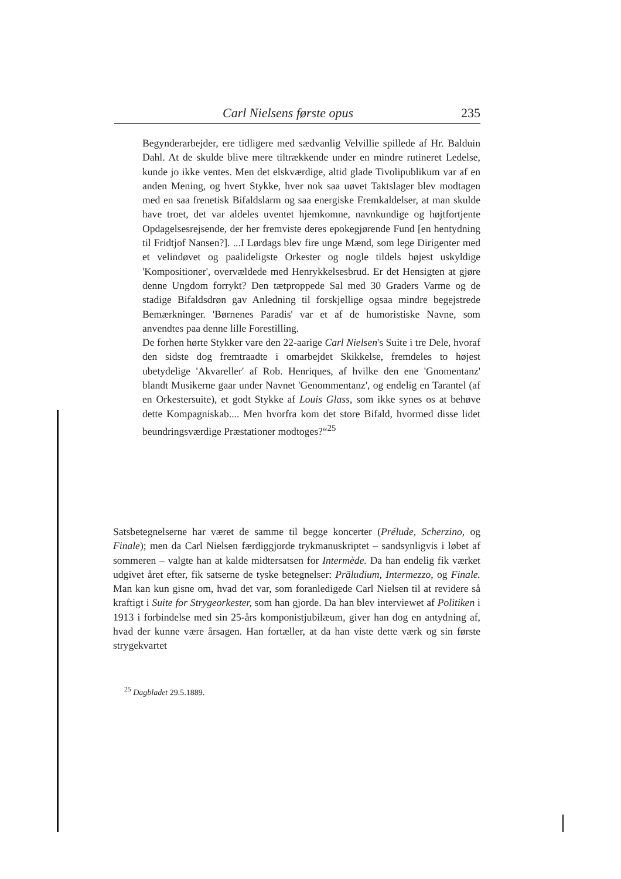Carl Nielsens første opus 235
Begynderarbejder, ere tidligere med sædvanlig Velvillie spillede af Hr. Balduin Dahl. At de skulde blive mere tiltrækkende under en mindre rutineret Ledelse, kunde jo ikke ventes. Men det elskværdige, altid glade Tivolipublikum var af en anden Mening, og hvert Stykke, hver nok saa uøvet Taktslager blev modtagen med en saa frenetisk Bifaldslarm og saa energiske Fremkaldelser, at man skulde have troet, det var aldeles uventet hjemkomne, navnkundige og højtfortjente Opdagelsesrejsende, der her fremviste deres epokegjørende Fund [en hentydning til Fridtjof Nansen?]. ...I Lørdags blev fire unge Mænd, som lege Dirigenter med et velindøvet og paalideligste Orkester og nogle tildels højest uskyldige 'Kompositioner', overvældede med Henrykkelsesbrud. Er det Hensigten at gjøre denne Ungdom forrykt? Den tætproppede Sal med 30 Graders Varme og de stadige Bifaldsdrøn gav Anledning til forskjellige ogsaa mindre begejstrede Bemærkninger. 'Børnenes Paradis' var et af de humoristiske Navne, som anvendtes paa denne lille Forestilling.
De forhen hørte Stykker vare den 22-aarige Carl Nielsen's Suite i tre Dele, hvoraf den sidste dog fremtraadte i omarbejdet Skikkelse, fremdeles to højest ubetydelige 'Akvareller' af Rob. Henriques, af hvilke den ene 'Gnomentanz' blandt Musikerne gaar under Navnet 'Genommentanz', og endelig en Tarantel (af en Orkestersuite), et godt Stykke af Louis Glass, som ikke synes os at behøve dette Kompagniskab.... Men hvorfra kom det store Bifald, hvormed disse lidet beundringsværdige Præstationer modtoges?“<sup>25</sup>
Satsbetegnelserne har været de samme til begge koncerter (Prélude, Scherzino, og Finale); men da Carl Nielsen færdiggjorde trykmanuskriptet – sandsynligvis i løbet af sommeren – valgte han at kalde midtersatsen for Intermède. Da han endelig fik værket udgivet året efter, fik satserne de tyske betegnelser: Präludium, Intermezzo, og Finale. Man kan kun gisne om, hvad det var, som foranledigede Carl Nielsen til at revidere så kraftigt i Suite for Strygeorkester, som han gjorde. Da han blev interviewet af Politiken i 1913 i forbindelse med sin 25-års komponistjubilæum, giver han dog en antydning af, hvad der kunne være årsagen. Han fortæller, at da han viste dette værk og sin første strygekvartet
<sup>25</sup> Dagbladet 29.5.1889.